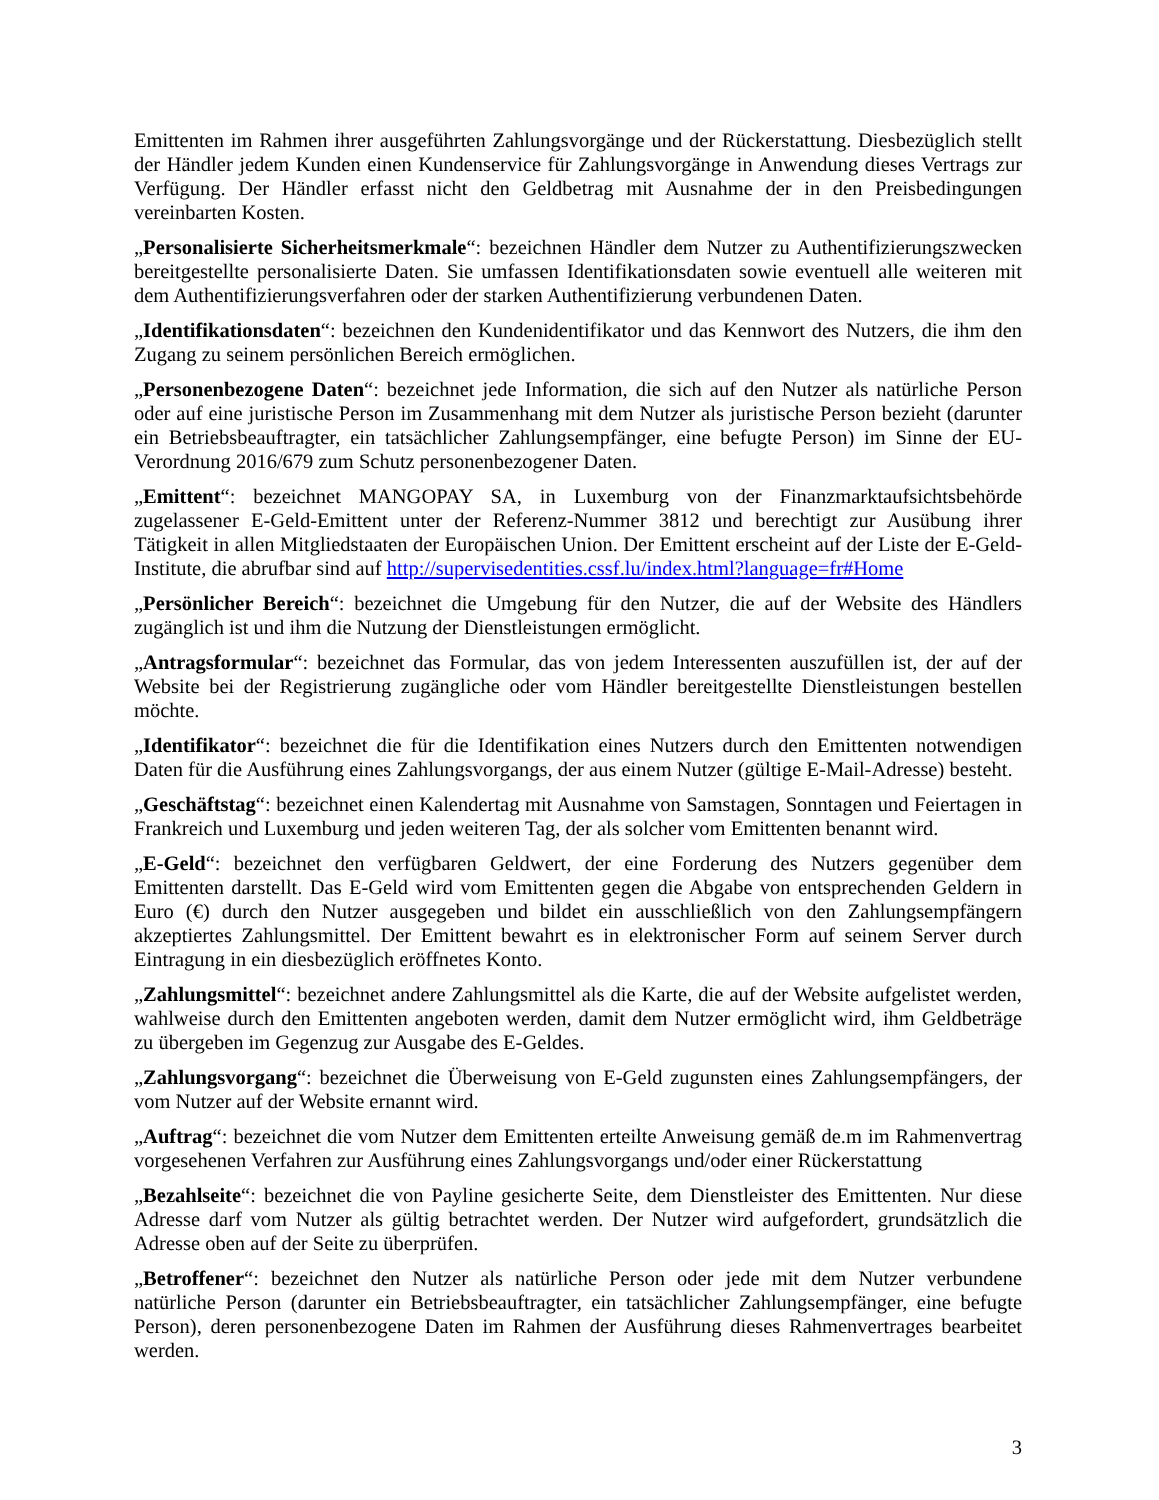Emittenten im Rahmen ihrer ausgeführten Zahlungsvorgänge und der Rückerstattung. Diesbezüglich stellt der Händler jedem Kunden einen Kundenservice für Zahlungsvorgänge in Anwendung dieses Vertrags zur Verfügung. Der Händler erfasst nicht den Geldbetrag mit Ausnahme der in den Preisbedingungen vereinbarten Kosten.
„Personalisierte Sicherheitsmerkmale“: bezeichnen Händler dem Nutzer zu Authentifizierungszwecken bereitgestellte personalisierte Daten. Sie umfassen Identifikationsdaten sowie eventuell alle weiteren mit dem Authentifizierungsverfahren oder der starken Authentifizierung verbundenen Daten.
„Identifikationsdaten“: bezeichnen den Kundenidentifikator und das Kennwort des Nutzers, die ihm den Zugang zu seinem persönlichen Bereich ermöglichen.
„Personenbezogene Daten“: bezeichnet jede Information, die sich auf den Nutzer als natürliche Person oder auf eine juristische Person im Zusammenhang mit dem Nutzer als juristische Person bezieht (darunter ein Betriebsbeauftragter, ein tatsächlicher Zahlungsempfänger, eine befugte Person) im Sinne der EU-Verordnung 2016/679 zum Schutz personenbezogener Daten.
„Emittent“: bezeichnet MANGOPAY SA, in Luxemburg von der Finanzmarktaufsichtsbehörde zugelassener E-Geld-Emittent unter der Referenz-Nummer 3812 und berechtigt zur Ausübung ihrer Tätigkeit in allen Mitgliedstaaten der Europäischen Union. Der Emittent erscheint auf der Liste der E-Geld-Institute, die abrufbar sind auf http://supervisedentities.cssf.lu/index.html?language=fr#Home
„Persönlicher Bereich“: bezeichnet die Umgebung für den Nutzer, die auf der Website des Händlers zugänglich ist und ihm die Nutzung der Dienstleistungen ermöglicht.
„Antragsformular“: bezeichnet das Formular, das von jedem Interessenten auszufüllen ist, der auf der Website bei der Registrierung zugängliche oder vom Händler bereitgestellte Dienstleistungen bestellen möchte.
„Identifikator“: bezeichnet die für die Identifikation eines Nutzers durch den Emittenten notwendigen Daten für die Ausführung eines Zahlungsvorgangs, der aus einem Nutzer (gültige E-Mail-Adresse) besteht.
„Geschäftstag“: bezeichnet einen Kalendertag mit Ausnahme von Samstagen, Sonntagen und Feiertagen in Frankreich und Luxemburg und jeden weiteren Tag, der als solcher vom Emittenten benannt wird.
„E-Geld“: bezeichnet den verfügbaren Geldwert, der eine Forderung des Nutzers gegenüber dem Emittenten darstellt. Das E-Geld wird vom Emittenten gegen die Abgabe von entsprechenden Geldern in Euro (€) durch den Nutzer ausgegeben und bildet ein ausschließlich von den Zahlungsempfängern akzeptiertes Zahlungsmittel. Der Emittent bewahrt es in elektronischer Form auf seinem Server durch Eintragung in ein diesbezüglich eröffnetes Konto.
„Zahlungsmittel“: bezeichnet andere Zahlungsmittel als die Karte, die auf der Website aufgelistet werden, wahlweise durch den Emittenten angeboten werden, damit dem Nutzer ermöglicht wird, ihm Geldbeträge zu übergeben im Gegenzug zur Ausgabe des E-Geldes.
„Zahlungsvorgang“: bezeichnet die Überweisung von E-Geld zugunsten eines Zahlungsempfängers, der vom Nutzer auf der Website ernannt wird.
„Auftrag“: bezeichnet die vom Nutzer dem Emittenten erteilte Anweisung gemäß de.m im Rahmenvertrag vorgesehenen Verfahren zur Ausführung eines Zahlungsvorgangs und/oder einer Rückerstattung
„Bezahlseite“: bezeichnet die von Payline gesicherte Seite, dem Dienstleister des Emittenten. Nur diese Adresse darf vom Nutzer als gültig betrachtet werden. Der Nutzer wird aufgefordert, grundsätzlich die Adresse oben auf der Seite zu überprüfen.
„Betroffener“: bezeichnet den Nutzer als natürliche Person oder jede mit dem Nutzer verbundene natürliche Person (darunter ein Betriebsbeauftragter, ein tatsächlicher Zahlungsempfänger, eine befugte Person), deren personenbezogene Daten im Rahmen der Ausführung dieses Rahmenvertrages bearbeitet werden.
3